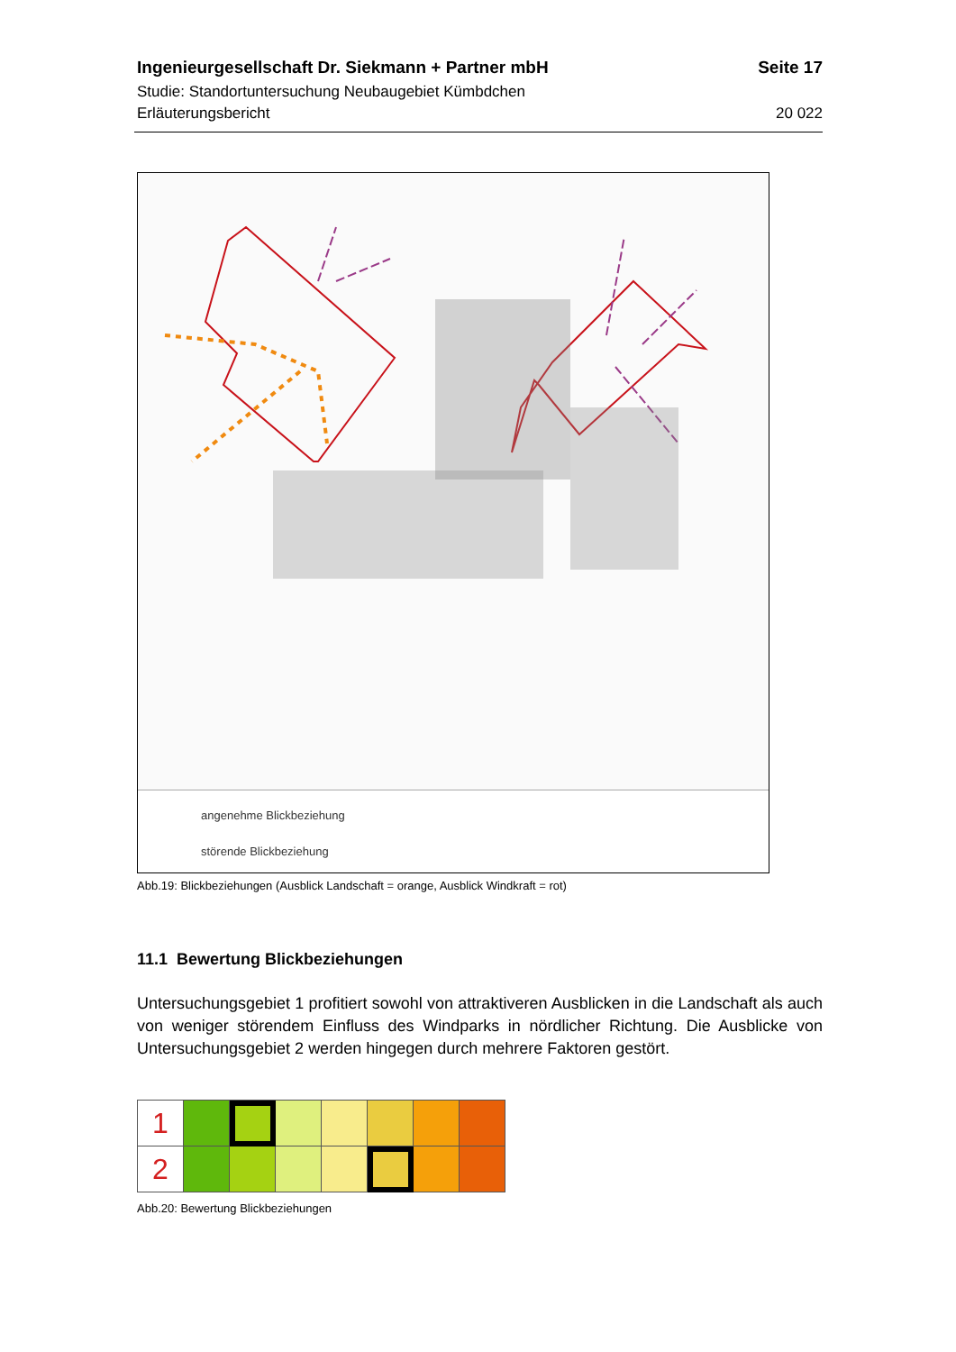Ingenieurgesellschaft Dr. Siekmann + Partner mbH Seite 17
Studie: Standortuntersuchung Neubaugebiet Kümbdchen
Erläuterungsbericht 20 022
angenehme Blickbeziehung
störende Blickbeziehung
Abb.19: Blickbeziehungen (Ausblick Landschaft = orange, Ausblick Windkraft = rot)
11.1 Bewertung Blickbeziehungen
Untersuchungsgebiet 1 profitiert sowohl von attraktiveren Ausblicken in die Landschaft als auch von weniger störendem Einfluss des Windparks in nördlicher Richtung. Die Ausblicke von Untersuchungsgebiet 2 werden hingegen durch mehrere Faktoren gestört.
| 1 | | | | | | | |
| 2 | | | | | | | |
Abb.20: Bewertung Blickbeziehungen